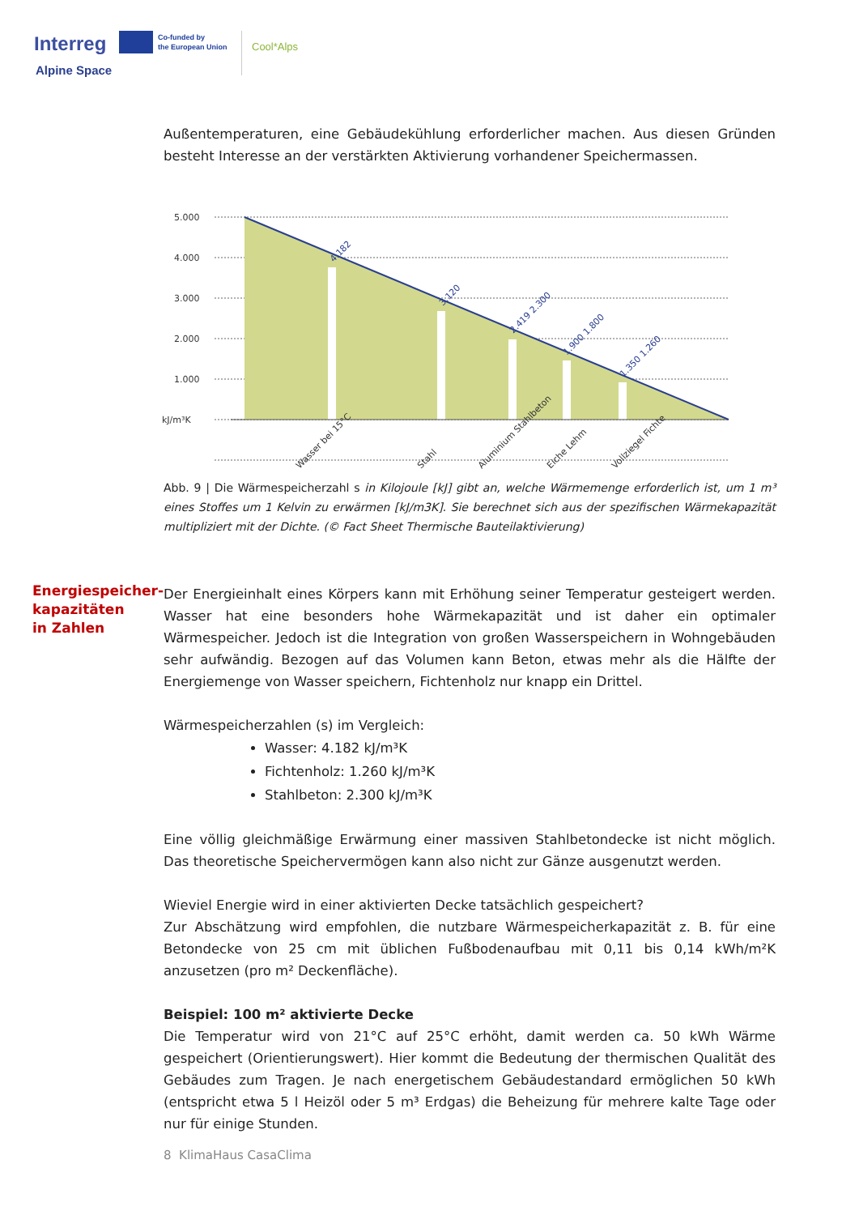Interreg
Alpine Space
Co-funded by
the European Union
Cool*Alps
Außentemperaturen, eine Gebäudekühlung erforderlicher machen. Aus diesen Gründen besteht Interesse an der verstärkten Aktivierung vorhandener Speichermassen.
5.000
4.000
3.000
2.000
1.000
kJ/m³K
4.182
3.120
2.419 2.300
1.900 1.800
1.350 1.260
Wasser bei 15°C
Stahl
Aluminium Stahlbeton
Eiche Lehm
Vollziegel Fichte
Abb. 9 | Die Wärmespeicherzahl s in Kilojoule [kJ] gibt an, welche Wärmemenge erforderlich ist, um 1 m³ eines Stoffes um 1 Kelvin zu erwärmen [kJ/m3K]. Sie berechnet sich aus der spezifischen Wärmekapazität multipliziert mit der Dichte. (© Fact Sheet Thermische Bauteilaktivierung)
Energiespeicher-
kapazitäten
in Zahlen
Der Energieinhalt eines Körpers kann mit Erhöhung seiner Temperatur gesteigert werden. Wasser hat eine besonders hohe Wärmekapazität und ist daher ein optimaler Wärmespeicher. Jedoch ist die Integration von großen Wasserspeichern in Wohngebäuden sehr aufwändig. Bezogen auf das Volumen kann Beton, etwas mehr als die Hälfte der Energiemenge von Wasser speichern, Fichtenholz nur knapp ein Drittel.
Wärmespeicherzahlen (s) im Vergleich:
Wasser: 4.182 kJ/m³K
Fichtenholz: 1.260 kJ/m³K
Stahlbeton: 2.300 kJ/m³K
Eine völlig gleichmäßige Erwärmung einer massiven Stahlbetondecke ist nicht möglich. Das theoretische Speichervermögen kann also nicht zur Gänze ausgenutzt werden.
Wieviel Energie wird in einer aktivierten Decke tatsächlich gespeichert?
Zur Abschätzung wird empfohlen, die nutzbare Wärmespeicherkapazität z. B. für eine Betondecke von 25 cm mit üblichen Fußbodenaufbau mit 0,11 bis 0,14 kWh/m²K anzusetzen (pro m² Deckenfläche).
Beispiel: 100 m² aktivierte Decke
Die Temperatur wird von 21°C auf 25°C erhöht, damit werden ca. 50 kWh Wärme gespeichert (Orientierungswert). Hier kommt die Bedeutung der thermischen Qualität des Gebäudes zum Tragen. Je nach energetischem Gebäudestandard ermöglichen 50 kWh (entspricht etwa 5 l Heizöl oder 5 m³ Erdgas) die Beheizung für mehrere kalte Tage oder nur für einige Stunden.
8 KlimaHaus CasaClima